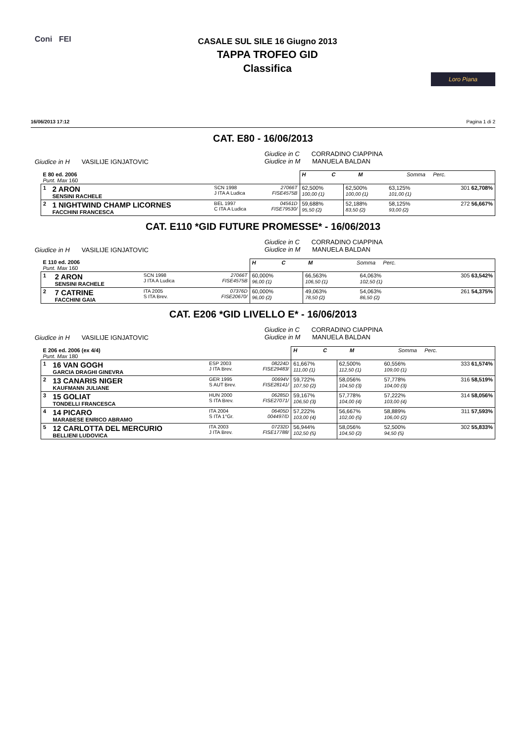Coni FEI
CASALE SUL SILE 16 Giugno 2013
TAPPA TROFEO GID
Classifica
Loro Piana
16/06/2013 17:12 Pagina 1 di 2
CAT. E80 - 16/06/2013
Giudice in H VASILIJE IGNJATOVIC
Giudice in C CORRADINO CIAPPINA
Giudice in M MANUELA BALDAN
| E 80 ed. 2006 Punt. Max 160 | | | | H C M Somma Perc. | | | | |
| 1 | 2 ARON SENSINI RACHELE | SCN 1998 J ITA A Ludica | 27066T FISE4575B | 62,500% 100,00 (1) | 62,500% 100,00 (1) | 63,125% 101,00 (1) | | 301 62,708% |
| 2 | 1 NIGHTWIND CHAMP LICORNES FACCHINI FRANCESCA | BEL 1997 C ITA A Ludica | 04561D FISE79530/ | 59,688% 95,50 (2) | 52,188% 83,50 (2) | 58,125% 93,00 (2) | | 272 56,667% |
CAT. E110 *GID FUTURE PROMESSE* - 16/06/2013
Giudice in H VASILIJE IGNJATOVIC
Giudice in C CORRADINO CIAPPINA
Giudice in M MANUELA BALDAN
| E 110 ed. 2006 Punt. Max 160 | | | | H C M Somma Perc. | | | | |
| 1 | 2 ARON SENSINI RACHELE | SCN 1998 J ITA A Ludica | 27066T FISE4575B | 60,000% 96,00 (1) | 66,563% 106,50 (1) | 64,063% 102,50 (1) | | 305 63,542% |
| 2 | 7 CATRINE FACCHINI GAIA | ITA 2005 S ITA Brev. | 07376D FISE20670/ | 60,000% 96,00 (2) | 49,063% 78,50 (2) | 54,063% 86,50 (2) | | 261 54,375% |
CAT. E206 *GID LIVELLO E* - 16/06/2013
Giudice in H VASILIJE IGNJATOVIC
Giudice in C CORRADINO CIAPPINA
Giudice in M MANUELA BALDAN
| E 206 ed. 2006 (ex 4/4) Punt. Max 180 | | | | H C M Somma Perc. | | | | |
| 1 | 16 VAN GOGH GARCIA DRAGHI GINEVRA | ESP 2003 J ITA Brev. | 08224D FISE29483/ | 61,667% 111,00 (1) | 62,500% 112,50 (1) | 60,556% 109,00 (1) | | 333 61,574% |
| 2 | 13 CANARIS NIGER KAUFMANN JULIANE | GER 1995 S AUT Brev. | 00694V FISE28141/ | 59,722% 107,50 (2) | 58,056% 104,50 (3) | 57,778% 104,00 (3) | | 316 58,519% |
| 3 | 15 GOLIAT TONDELLI FRANCESCA | HUN 2000 S ITA Brev. | 06285D FISE27071/ | 59,167% 106,50 (3) | 57,778% 104,00 (4) | 57,222% 103,00 (4) | | 314 58,056% |
| 4 | 14 PICARO MARABESE ENRICO ABRAMO | ITA 2004 S ITA 1°Gr. | 06405D 004497/D | 57,222% 103,00 (4) | 56,667% 102,00 (5) | 58,889% 106,00 (2) | | 311 57,593% |
| 5 | 12 CARLOTTA DEL MERCURIO BELLIENI LUDOVICA | ITA 2003 J ITA Brev. | 07232D FISE17788/ | 56,944% 102,50 (5) | 58,056% 104,50 (2) | 52,500% 94,50 (5) | | 302 55,833% |